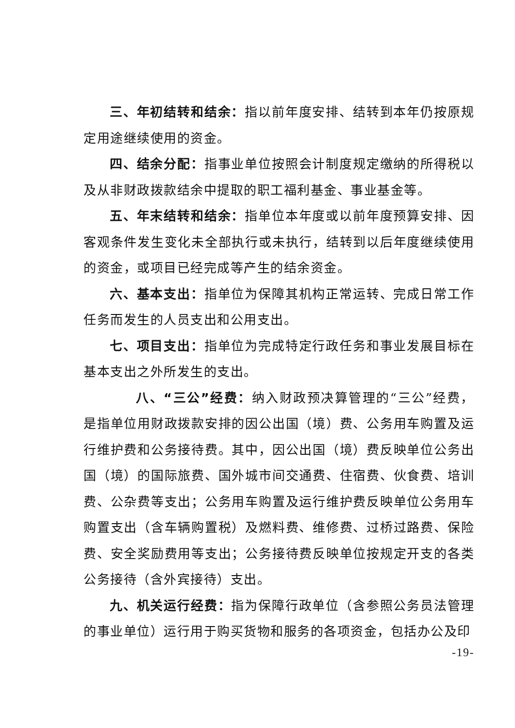三、年初结转和结余：指以前年度安排、结转到本年仍按原规定用途继续使用的资金。
四、结余分配：指事业单位按照会计制度规定缴纳的所得税以及从非财政拨款结余中提取的职工福利基金、事业基金等。
五、年末结转和结余：指单位本年度或以前年度预算安排、因客观条件发生变化未全部执行或未执行，结转到以后年度继续使用的资金，或项目已经完成等产生的结余资金。
六、基本支出：指单位为保障其机构正常运转、完成日常工作任务而发生的人员支出和公用支出。
七、项目支出：指单位为完成特定行政任务和事业发展目标在基本支出之外所发生的支出。
八、“三公”经费：纳入财政预决算管理的“三公”经费，是指单位用财政拨款安排的因公出国（境）费、公务用车购置及运行维护费和公务接待费。其中，因公出国（境）费反映单位公务出国（境）的国际旅费、国外城市间交通费、住宿费、伙食费、培训费、公杂费等支出；公务用车购置及运行维护费反映单位公务用车购置支出（含车辆购置税）及燃料费、维修费、过桥过路费、保险费、安全奖励费用等支出；公务接待费反映单位按规定开支的各类公务接待（含外宾接待）支出。
九、机关运行经费：指为保障行政单位（含参照公务员法管理的事业单位）运行用于购买货物和服务的各项资金，包括办公及印
-19-